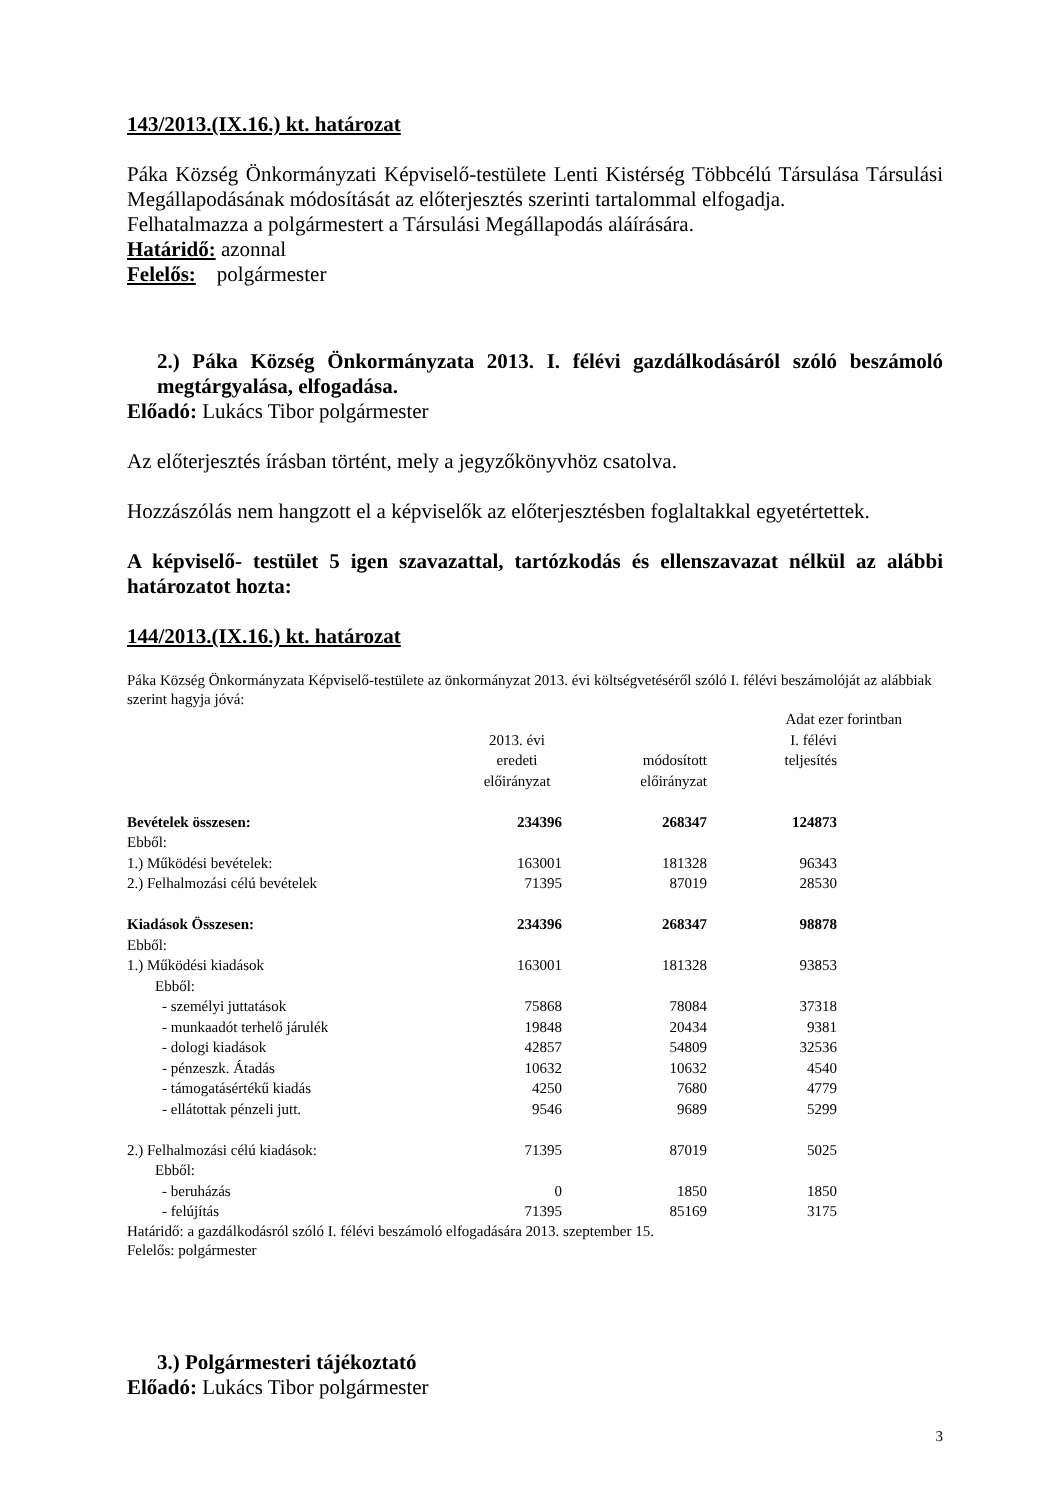143/2013.(IX.16.) kt. határozat
Páka Község Önkormányzati Képviselő-testülete Lenti Kistérség Többcélú Társulása Társulási Megállapodásának módosítását az előterjesztés szerinti tartalommal elfogadja.
Felhatalmazza a polgármestert a Társulási Megállapodás aláírására.
Határidő: azonnal
Felelős: polgármester
2.) Páka Község Önkormányzata 2013. I. félévi gazdálkodásáról szóló beszámoló megtárgyalása, elfogadása.
Előadó: Lukács Tibor polgármester
Az előterjesztés írásban történt, mely a jegyzőkönyvhöz csatolva.
Hozzászólás nem hangzott el a képviselők az előterjesztésben foglaltakkal egyetértettek.
A képviselő- testület 5 igen szavazattal, tartózkodás és ellenszavazat nélkül az alábbi határozatot hozta:
144/2013.(IX.16.) kt. határozat
Páka Község Önkormányzata Képviselő-testülete az önkormányzat 2013. évi költségvetéséről szóló I. félévi beszámolóját az alábbiak szerint hagyja jóvá:
| | | | Adat ezer forintban | |
| | 2013. évi eredeti előirányzat | módosított előirányzat | I. félévi teljesítés | |
| Bevételek összesen: | 234396 | 268347 | 124873 | |
| Ebből: | | | | |
| 1.) Működési bevételek: | 163001 | 181328 | 96343 | |
| 2.) Felhalmozási célú bevételek | 71395 | 87019 | 28530 | |
| Kiadások Összesen: | 234396 | 268347 | 98878 | |
| Ebből: | | | | |
| 1.) Működési kiadások | 163001 | 181328 | 93853 | |
| Ebből: | | | | |
| - személyi juttatások | 75868 | 78084 | 37318 | |
| - munkaadót terhelő járulék | 19848 | 20434 | 9381 | |
| - dologi kiadások | 42857 | 54809 | 32536 | |
| - pénzeszk. Átadás | 10632 | 10632 | 4540 | |
| - támogatásértékű kiadás | 4250 | 7680 | 4779 | |
| - ellátottak pénzeli jutt. | 9546 | 9689 | 5299 | |
| 2.) Felhalmozási célú kiadások: | 71395 | 87019 | 5025 | |
| Ebből: | | | | |
| - beruházás | 0 | 1850 | 1850 | |
| - felújítás | 71395 | 85169 | 3175 | |
Határidő: a gazdálkodásról szóló I. félévi beszámoló elfogadására 2013. szeptember 15.
Felelős: polgármester
3.) Polgármesteri tájékoztató
Előadó: Lukács Tibor polgármester
3